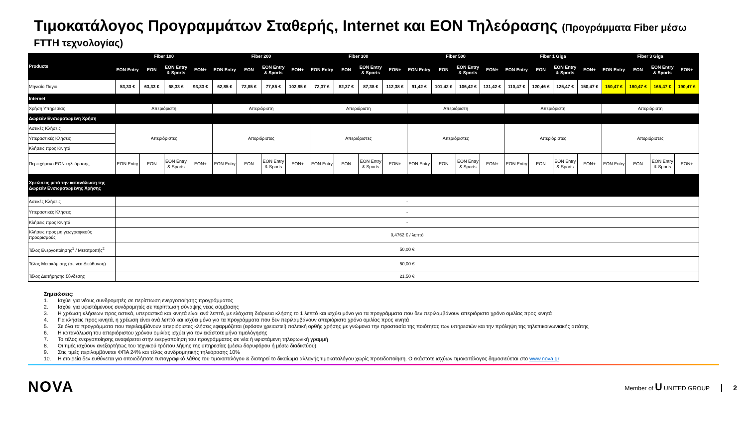Τιμοκατάλογος Προγραμμάτων Σταθερής, Internet και EON Τηλεόρασης (Προγράμματα Fiber μέσω
FTTH τεχνολογίας)
| Products | Fiber 100 | | | | Fiber 200 | | | | Fiber 300 | | | | Fiber 500 | | | | Fiber 1 Giga | | | | Fiber 3 Giga | | | |
| --- | --- | --- | --- | --- | --- | --- | --- | --- | --- | --- | --- | --- | --- | --- | --- | --- | --- | --- | --- | --- | --- | --- | --- | --- |
| | EON Entry | EON | EON Entry & Sports | EON+ | EON Entry | EON | EON Entry & Sports | EON+ | EON Entry | EON | EON Entry & Sports | EON+ | EON Entry | EON | EON Entry & Sports | EON+ | EON Entry | EON | EON Entry & Sports | EON+ | EON Entry | EON | EON Entry & Sports | EON+ |
| Μηνιαίο Παγιο | 53,33 € | 63,33 € | 68,33 € | 93,33 € | 62,85 € | 72,85 € | 77,85 € | 102,85 € | 72,37 € | 82,37 € | 87,38 € | 112,38 € | 91,42 € | 101,42 € | 106,42 € | 131,42 € | 110,47 € | 120,46 € | 125,47 € | 150,47 € | 150,47 € | 160,47 € | 165,47 € | 190,47 € |
| Internet | | | | | | | | | | | | | | | | | | | | | | | | |
| Χρήση Υπηρεσίας | Απεριόριστη | | | | Απεριόριστη | | | | Απεριόριστη | | | | Απεριόριστη | | | | Απεριόριστη | | | | Απεριόριστη | | | |
| Δωρεάν Ενσωματωμένη Χρήση | | | | | | | | | | | | | | | | | | | | | | | | |
| Αστικές Κλήσεις | Απεριόριστες | | | | Απεριόριστες | | | | Απεριόριστες | | | | Απεριόριστες | | | | Απεριόριστες | | | | Απεριόριστες | | | |
| Υπεραστικές Κλήσεις | | | | | | | | | | | | | | | | | | | | | | | | |
| Κλήσεις προς Κινητά | | | | | | | | | | | | | | | | | | | | | | | | |
| Περιεχόμενο EON τηλεόρασης | EON Entry | EON | EON Entry & Sports | EON+ | EON Entry | EON | EON Entry & Sports | EON+ | EON Entry | EON | EON Entry & Sports | EON+ | EON Entry | EON | EON Entry & Sports | EON+ | EON Entry | EON | EON Entry & Sports | EON+ | EON Entry | EON | EON Entry & Sports | EON+ |
| Χρεώσεις μετά την κατανάλωση της Δωρεάν Ενσωματωμένης Χρήσης | | | | | | | | | | | | | | | | | | | | | | | | |
| Αστικές Κλήσεις | - | | | | | | | | | | | | | | | | | | | | | | | |
| Υπεραστικές Κλήσεις | - | | | | | | | | | | | | | | | | | | | | | | | |
| Κλήσεις προς Κινητά | - | | | | | | | | | | | | | | | | | | | | | | | |
| Κλήσεις προς μη γεωγραφικούς προορισμούς | 0,4762 € / λεπτό | | | | | | | | | | | | | | | | | | | | | | | |
| Τέλος Ενεργοποίησης<sup>1</sup> / Μετατροπής<sup>2</sup> | 50,00 € | | | | | | | | | | | | | | | | | | | | | | | |
| Τέλος Μετακόμισης (σε νέα Διεύθυνση) | 50,00 € | | | | | | | | | | | | | | | | | | | | | | | |
| Τέλος Διατήρησης Σύνδεσης | 21,50 € | | | | | | | | | | | | | | | | | | | | | | | |
Σημειώσεις:
1. Ισχύει για νέους συνδρομητές σε περίπτωση ενεργοποίησης προγράμματος
2. Ισχύει για υφιστάμενους συνδρομητές σε περίπτωση σύναψης νέας σύμβασης
3. Η χρέωση κλήσεων προς αστικά, υπεραστικά και κινητά είναι ανά λεπτό, με ελάχιστη διάρκεια κλήσης το 1 λεπτό και ισχύει μόνο για τα προγράμματα που δεν περιλαμβάνουν απεριόριστο χρόνο ομιλίας προς κινητά
4. Για κλήσεις προς κινητά, η χρέωση είναι ανά λεπτό και ισχύει μόνο για τα προγράμματα που δεν περιλαμβάνουν απεριόριστο χρόνο ομιλίας προς κινητά
5. Σε όλα τα προγράμματα που περιλαμβάνουν απεριόριστες κλήσεις εφαρμόζεται (εφόσον χρειαστεί) πολιτική ορθής χρήσης με γνώμονα την προστασία της ποιότητας των υπηρεσιών και την πρόληψη της τηλεπικοινωνιακής απάτης
6. Η κατανάλωση του απεριόριστου χρόνου ομιλίας ισχύει για τον εκάστοτε μήνα τιμολόγησης
7. Το τέλος ενεργοποίησης αναφέρεται στην ενεργοποίηση του προγράμματος σε νέα ή υφιστάμενη τηλεφωνική γραμμή
8. Οι τιμές ισχύουν ανεξαρτήτως του τεχνικού τρόπου λήψης της υπηρεσίας (μέσω δορυφόρου ή μέσω διαδικτύου)
9. Στις τιμές περιλαμβάνεται ΦΠΑ 24% και τέλος συνδρομητικής τηλεόρασης 10%
10. Η εταιρεία δεν ευθύνεται για οποιοδήποτε τυπογραφικό λάθος του τιμοκαταλόγου & διατηρεί το δικαίωμα αλλαγής τιμοκαταλόγου χωρίς προειδοποίηση. Ο εκάστοτε ισχύων τιμοκατάλογος δημοσιεύεται στο www.nova.gr
NOVA
Member of U UNITED GROUP 2